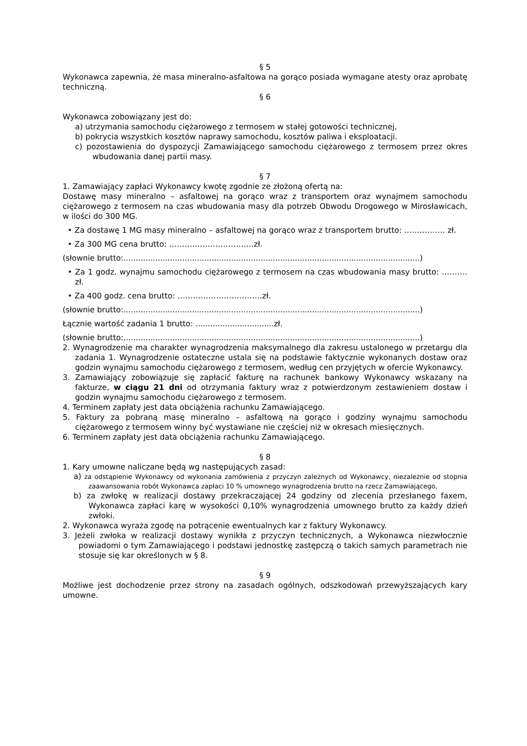§ 5
Wykonawca zapewnia, że masa mineralno-asfaltowa na gorąco posiada wymagane atesty oraz aprobatę techniczną.
§ 6
Wykonawca zobowiązany jest do:
a) utrzymania samochodu ciężarowego z termosem w stałej gotowości technicznej,
b) pokrycia wszystkich kosztów naprawy samochodu, kosztów paliwa i eksploatacji.
c) pozostawienia do dyspozycji Zamawiającego samochodu ciężarowego z termosem przez okres wbudowania danej partii masy.
§ 7
1. Zamawiający zapłaci Wykonawcy kwotę zgodnie ze złożoną ofertą na:
Dostawę masy mineralno – asfaltowej na gorąco wraz z transportem oraz wynajmem samochodu ciężarowego z termosem na czas wbudowania masy dla potrzeb Obwodu Drogowego w Mirosławicach, w ilości do 300 MG.
• Za dostawę 1 MG masy mineralno – asfaltowej na gorąco wraz z transportem brutto: ……………. zł.
• Za 300 MG cena brutto: ……………………………zł.
(słownie brutto:.........................................................................................................................)
• Za 1 godz. wynajmu samochodu ciężarowego z termosem na czas wbudowania masy brutto: ………. zł.
• Za 400 godz. cena brutto: ……………………………zł.
(słownie brutto:.........................................................................................................................)
Łącznie wartość zadania 1 brutto: ................................zł.
(słownie brutto:.........................................................................................................................)
2. Wynagrodzenie ma charakter wynagrodzenia maksymalnego dla zakresu ustalonego w przetargu dla zadania 1. Wynagrodzenie ostateczne ustala się na podstawie faktycznie wykonanych dostaw oraz godzin wynajmu samochodu ciężarowego z termosem, według cen przyjętych w ofercie Wykonawcy.
3. Zamawiający zobowiązuje się zapłacić fakturę na rachunek bankowy Wykonawcy wskazany na fakturze, w ciągu 21 dni od otrzymania faktury wraz z potwierdzonym zestawieniem dostaw i godzin wynajmu samochodu ciężarowego z termosem.
4. Terminem zapłaty jest data obciążenia rachunku Zamawiającego.
5. Faktury za pobraną masę mineralno – asfaltową na gorąco i godziny wynajmu samochodu ciężarowego z termosem winny być wystawiane nie częściej niż w okresach miesięcznych.
6. Terminem zapłaty jest data obciążenia rachunku Zamawiającego.
§ 8
1. Kary umowne naliczane będą wg następujących zasad:
a) za odstąpienie Wykonawcy od wykonania zamówienia z przyczyn zależnych od Wykonawcy, niezależnie od stopnia zaawansowania robót Wykonawca zapłaci 10 % umownego wynagrodzenia brutto na rzecz Zamawiającego,
b) za zwłokę w realizacji dostawy przekraczającej 24 godziny od zlecenia przesłanego faxem, Wykonawca zapłaci karę w wysokości 0,10% wynagrodzenia umownego brutto za każdy dzień zwłoki.
2. Wykonawca wyraża zgodę na potrącenie ewentualnych kar z faktury Wykonawcy.
3. Jeżeli zwłoka w realizacji dostawy wynikła z przyczyn technicznych, a Wykonawca niezwłocznie powiadomi o tym Zamawiającego i podstawi jednostkę zastępczą o takich samych parametrach nie stosuje się kar określonych w § 8.
§ 9
Możliwe jest dochodzenie przez strony na zasadach ogólnych, odszkodowań przewyższających kary umowne.